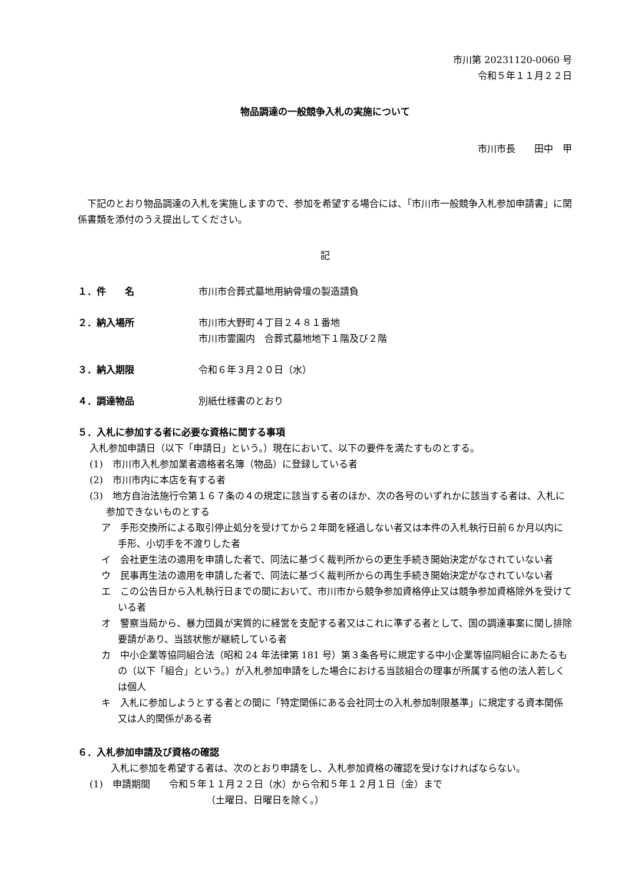市川第 20231120-0060 号
令和５年１１月２２日
物品調達の一般競争入札の実施について
市川市長　　田中　甲
下記のとおり物品調達の入札を実施しますので、参加を希望する場合には、「市川市一般競争入札参加申請書」に関係書類を添付のうえ提出してください。
記
１．件　　名 市川市合葬式墓地用納骨壇の製造請負
２．納入場所 市川市大野町４丁目２４８１番地
市川市霊園内　合葬式墓地地下１階及び２階
３．納入期限 令和６年３月２０日（水）
４．調達物品 別紙仕様書のとおり
５．入札に参加する者に必要な資格に関する事項
入札参加申請日（以下「申請日」という。）現在において、以下の要件を満たすものとする。
(1)　市川市入札参加業者適格者名簿（物品）に登録している者
(2)　市川市内に本店を有する者
(3)　地方自治法施行令第１６７条の４の規定に該当する者のほか、次の各号のいずれかに該当する者は、入札に参加できないものとする
ア　手形交換所による取引停止処分を受けてから２年間を経過しない者又は本件の入札執行日前６か月以内に手形、小切手を不渡りした者
イ　会社更生法の適用を申請した者で、同法に基づく裁判所からの更生手続き開始決定がなされていない者
ウ　民事再生法の適用を申請した者で、同法に基づく裁判所からの再生手続き開始決定がなされていない者
エ　この公告日から入札執行日までの間において、市川市から競争参加資格停止又は競争参加資格除外を受けている者
オ　警察当局から、暴力団員が実質的に経営を支配する者又はこれに準ずる者として、国の調達事案に関し排除要請があり、当該状態が継続している者
カ　中小企業等協同組合法（昭和 24 年法律第 181 号）第３条各号に規定する中小企業等協同組合にあたるもの（以下「組合」という。）が入札参加申請をした場合における当該組合の理事が所属する他の法人若しくは個人
キ　入札に参加しようとする者との間に「特定関係にある会社同士の入札参加制限基準」に規定する資本関係又は人的関係がある者
６．入札参加申請及び資格の確認
入札に参加を希望する者は、次のとおり申請をし、入札参加資格の確認を受けなければならない。
(1)　申請期間　　令和５年１１月２２日（水）から令和５年１２月１日（金）まで
（土曜日、日曜日を除く。）